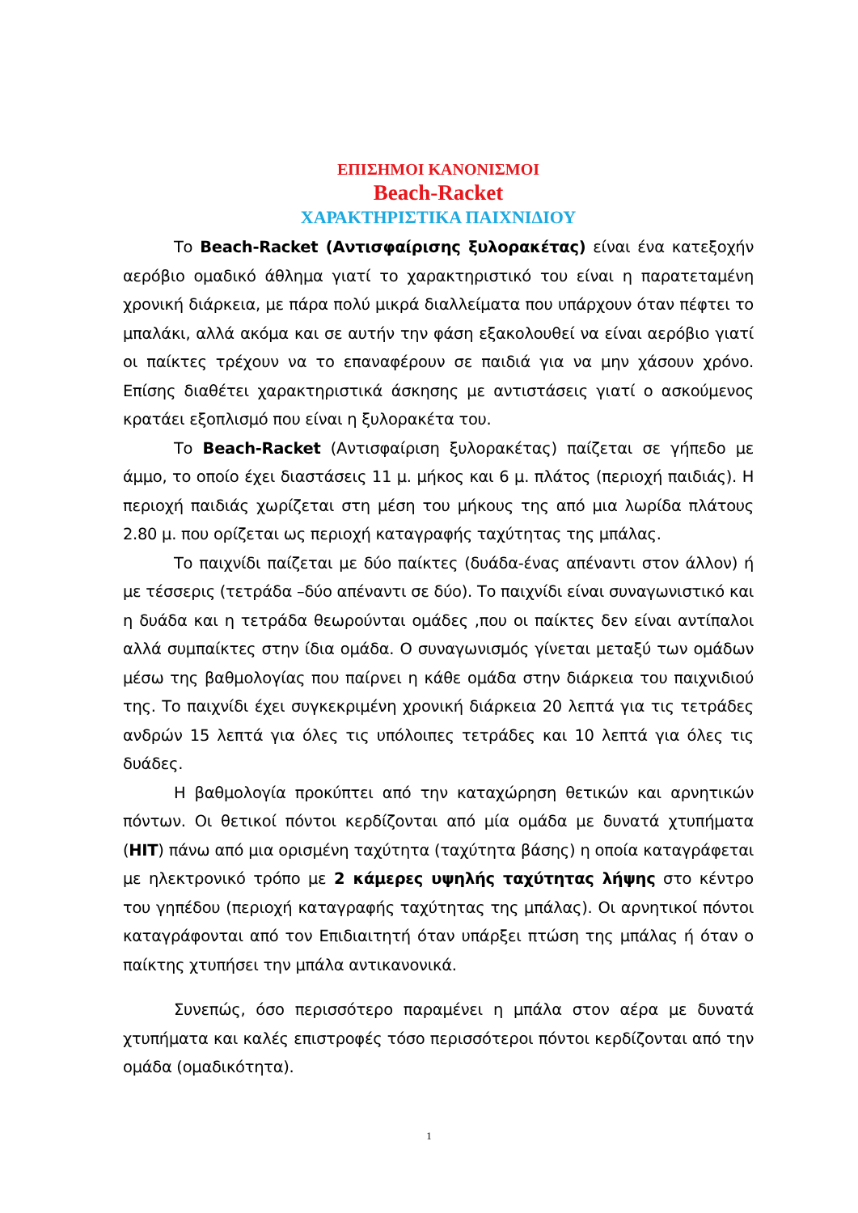ΕΠΙΣΗΜΟΙ ΚΑΝΟΝΙΣΜΟΙ
Beach-Racket
ΧΑΡΑΚΤΗΡΙΣΤΙΚΑ ΠΑΙΧΝΙΔΙΟΥ
Το Beach-Racket (Αντισφαίρισης ξυλορακέτας) είναι ένα κατεξοχήν αερόβιο ομαδικό άθλημα γιατί το χαρακτηριστικό του είναι η παρατεταμένη χρονική διάρκεια, με πάρα πολύ μικρά διαλλείματα που υπάρχουν όταν πέφτει το μπαλάκι, αλλά ακόμα και σε αυτήν την φάση εξακολουθεί να είναι αερόβιο γιατί οι παίκτες τρέχουν να το επαναφέρουν σε παιδιά για να μην χάσουν χρόνο. Επίσης διαθέτει χαρακτηριστικά άσκησης με αντιστάσεις γιατί ο ασκούμενος κρατάει εξοπλισμό που είναι η ξυλορακέτα του.
Το Beach-Racket (Αντισφαίριση ξυλορακέτας) παίζεται σε γήπεδο με άμμο, το οποίο έχει διαστάσεις 11 μ. μήκος και 6 μ. πλάτος (περιοχή παιδιάς). Η περιοχή παιδιάς χωρίζεται στη μέση του μήκους της από μια λωρίδα πλάτους 2.80 μ. που ορίζεται ως περιοχή καταγραφής ταχύτητας της μπάλας.
Το παιχνίδι παίζεται με δύο παίκτες (δυάδα-ένας απέναντι στον άλλον) ή με τέσσερις (τετράδα –δύο απέναντι σε δύο). Το παιχνίδι είναι συναγωνιστικό και η δυάδα και η τετράδα θεωρούνται ομάδες ,που οι παίκτες δεν είναι αντίπαλοι αλλά συμπαίκτες στην ίδια ομάδα. Ο συναγωνισμός γίνεται μεταξύ των ομάδων μέσω της βαθμολογίας που παίρνει η κάθε ομάδα στην διάρκεια του παιχνιδιού της. Το παιχνίδι έχει συγκεκριμένη χρονική διάρκεια 20 λεπτά για τις τετράδες ανδρών 15 λεπτά για όλες τις υπόλοιπες τετράδες και 10 λεπτά για όλες τις δυάδες.
Η βαθμολογία προκύπτει από την καταχώρηση θετικών και αρνητικών πόντων. Οι θετικοί πόντοι κερδίζονται από μία ομάδα με δυνατά χτυπήματα (HIT) πάνω από μια ορισμένη ταχύτητα (ταχύτητα βάσης) η οποία καταγράφεται με ηλεκτρονικό τρόπο με 2 κάμερες υψηλής ταχύτητας λήψης στο κέντρο του γηπέδου (περιοχή καταγραφής ταχύτητας της μπάλας). Οι αρνητικοί πόντοι καταγράφονται από τον Επιδιαιτητή όταν υπάρξει πτώση της μπάλας ή όταν ο παίκτης χτυπήσει την μπάλα αντικανονικά.
Συνεπώς, όσο περισσότερο παραμένει η μπάλα στον αέρα με δυνατά χτυπήματα και καλές επιστροφές τόσο περισσότεροι πόντοι κερδίζονται από την ομάδα (ομαδικότητα).
1